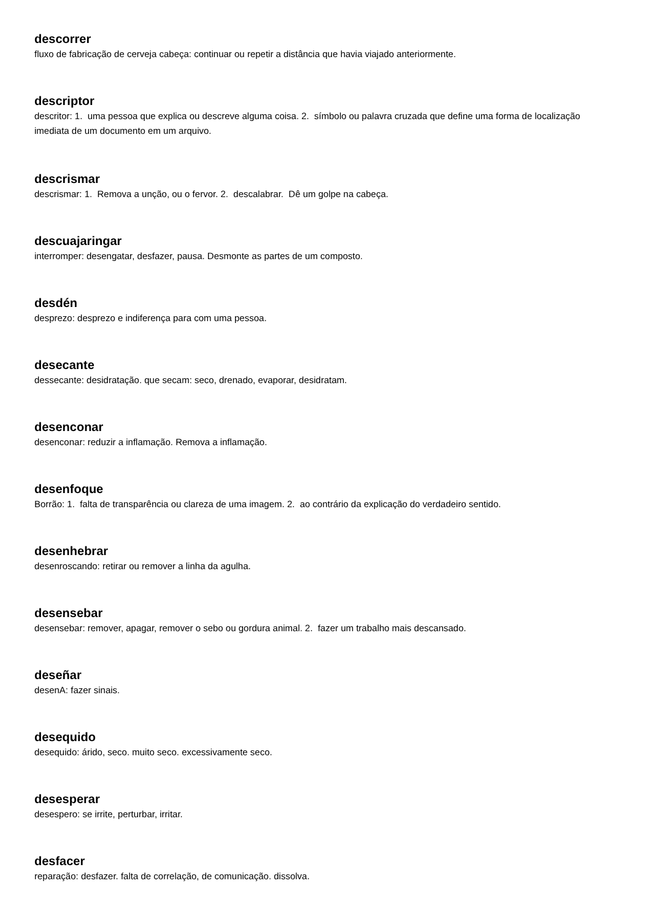descorrer
fluxo de fabricação de cerveja cabeça: continuar ou repetir a distância que havia viajado anteriormente.
descriptor
descritor: 1. uma pessoa que explica ou descreve alguma coisa. 2. símbolo ou palavra cruzada que define uma forma de localização imediata de um documento em um arquivo.
descrismar
descrismar: 1. Remova a unção, ou o fervor. 2. descalabrar. Dê um golpe na cabeça.
descuajaringar
interromper: desengatar, desfazer, pausa. Desmonte as partes de um composto.
desdén
desprezo: desprezo e indiferença para com uma pessoa.
desecante
dessecante: desidratação. que secam: seco, drenado, evaporar, desidratam.
desenconar
desenconar: reduzir a inflamação. Remova a inflamação.
desenfoque
Borrão: 1. falta de transparência ou clareza de uma imagem. 2. ao contrário da explicação do verdadeiro sentido.
desenhebrar
desenroscando: retirar ou remover a linha da agulha.
desensebar
desensebar: remover, apagar, remover o sebo ou gordura animal. 2. fazer um trabalho mais descansado.
deseñar
desenA: fazer sinais.
desequido
desequido: árido, seco. muito seco. excessivamente seco.
desesperar
desespero: se irrite, perturbar, irritar.
desfacer
reparação: desfazer. falta de correlação, de comunicação. dissolva.